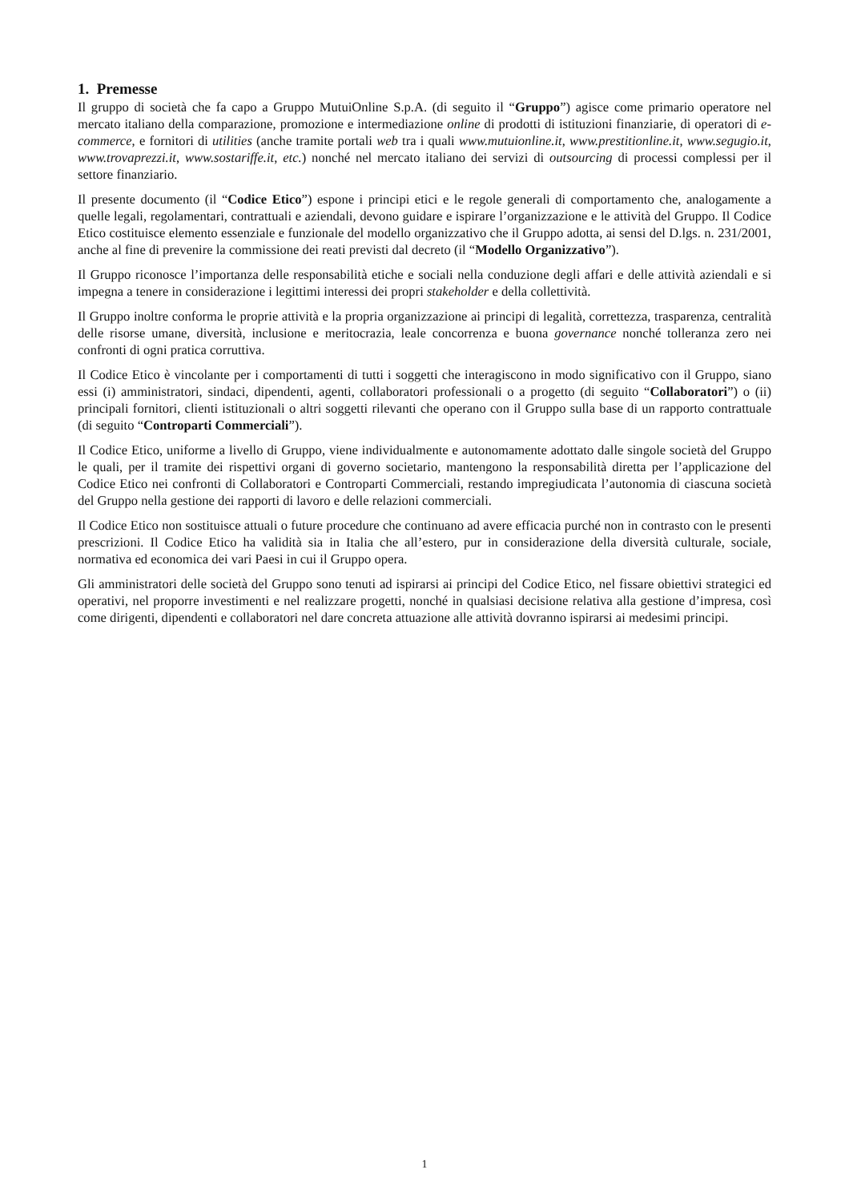1. Premesse
Il gruppo di società che fa capo a Gruppo MutuiOnline S.p.A. (di seguito il “Gruppo”) agisce come primario operatore nel mercato italiano della comparazione, promozione e intermediazione online di prodotti di istituzioni finanziarie, di operatori di e-commerce, e fornitori di utilities (anche tramite portali web tra i quali www.mutuionline.it, www.prestitionline.it, www.segugio.it, www.trovaprezzi.it, www.sostariffe.it, etc.) nonché nel mercato italiano dei servizi di outsourcing di processi complessi per il settore finanziario.
Il presente documento (il “Codice Etico”) espone i principi etici e le regole generali di comportamento che, analogamente a quelle legali, regolamentari, contrattuali e aziendali, devono guidare e ispirare l’organizzazione e le attività del Gruppo. Il Codice Etico costituisce elemento essenziale e funzionale del modello organizzativo che il Gruppo adotta, ai sensi del D.lgs. n. 231/2001, anche al fine di prevenire la commissione dei reati previsti dal decreto (il “Modello Organizzativo”).
Il Gruppo riconosce l’importanza delle responsabilità etiche e sociali nella conduzione degli affari e delle attività aziendali e si impegna a tenere in considerazione i legittimi interessi dei propri stakeholder e della collettività.
Il Gruppo inoltre conforma le proprie attività e la propria organizzazione ai principi di legalità, correttezza, trasparenza, centralità delle risorse umane, diversità, inclusione e meritocrazia, leale concorrenza e buona governance nonché tolleranza zero nei confronti di ogni pratica corruttiva.
Il Codice Etico è vincolante per i comportamenti di tutti i soggetti che interagiscono in modo significativo con il Gruppo, siano essi (i) amministratori, sindaci, dipendenti, agenti, collaboratori professionali o a progetto (di seguito “Collaboratori”) o (ii) principali fornitori, clienti istituzionali o altri soggetti rilevanti che operano con il Gruppo sulla base di un rapporto contrattuale (di seguito “Controparti Commerciali”).
Il Codice Etico, uniforme a livello di Gruppo, viene individualmente e autonomamente adottato dalle singole società del Gruppo le quali, per il tramite dei rispettivi organi di governo societario, mantengono la responsabilità diretta per l’applicazione del Codice Etico nei confronti di Collaboratori e Controparti Commerciali, restando impregiudicata l’autonomia di ciascuna società del Gruppo nella gestione dei rapporti di lavoro e delle relazioni commerciali.
Il Codice Etico non sostituisce attuali o future procedure che continuano ad avere efficacia purché non in contrasto con le presenti prescrizioni. Il Codice Etico ha validità sia in Italia che all’estero, pur in considerazione della diversità culturale, sociale, normativa ed economica dei vari Paesi in cui il Gruppo opera.
Gli amministratori delle società del Gruppo sono tenuti ad ispirarsi ai principi del Codice Etico, nel fissare obiettivi strategici ed operativi, nel proporre investimenti e nel realizzare progetti, nonché in qualsiasi decisione relativa alla gestione d’impresa, così come dirigenti, dipendenti e collaboratori nel dare concreta attuazione alle attività dovranno ispirarsi ai medesimi principi.
1